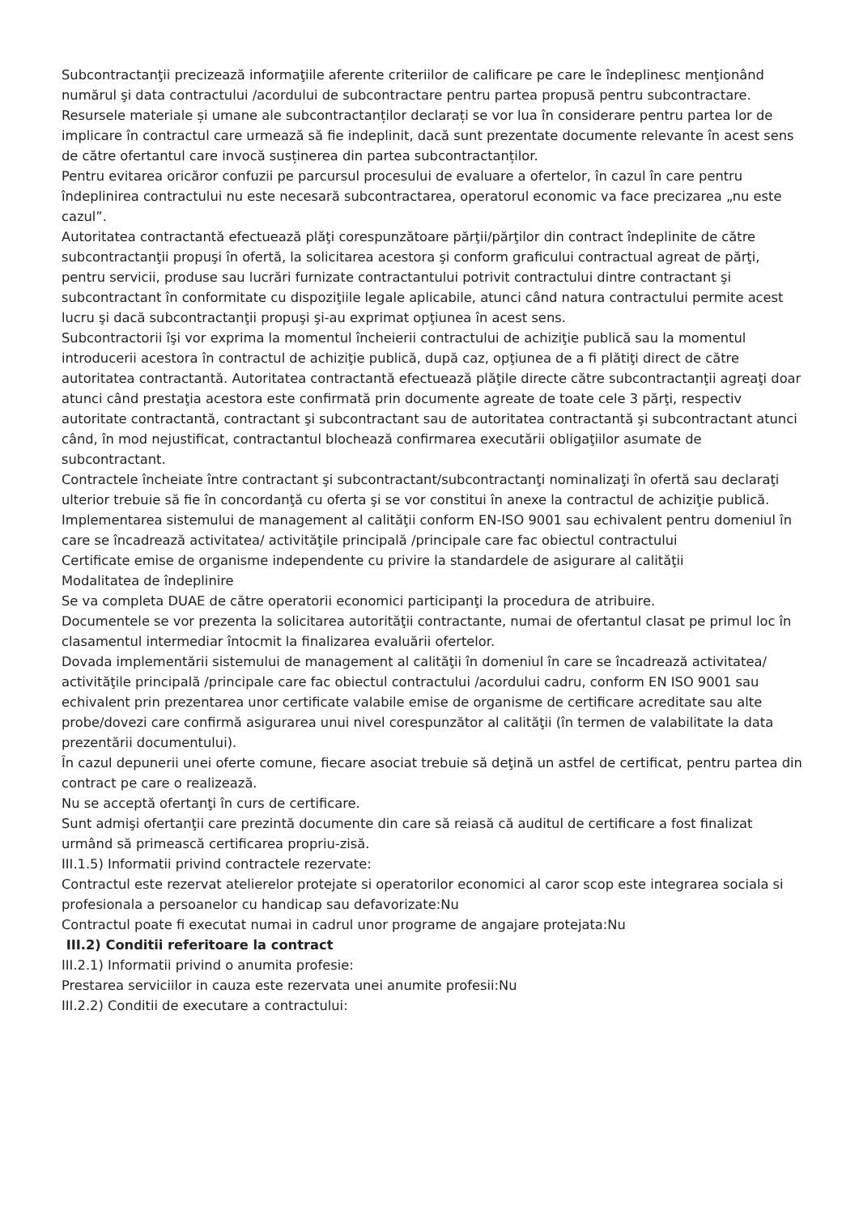Subcontractanţii precizează informaţiile aferente criteriilor de calificare pe care le îndeplinesc menţionând numărul şi data contractului /acordului de subcontractare pentru partea propusă pentru subcontractare.
Resursele materiale și umane ale subcontractanților declarați se vor lua în considerare pentru partea lor de implicare în contractul care urmează să fie indeplinit, dacă sunt prezentate documente relevante în acest sens de către ofertantul care invocă susținerea din partea subcontractanților.
Pentru evitarea oricăror confuzii pe parcursul procesului de evaluare a ofertelor, în cazul în care pentru îndeplinirea contractului nu este necesară subcontractarea, operatorul economic va face precizarea „nu este cazul”.
Autoritatea contractantă efectuează plăţi corespunzătoare părţii/părţilor din contract îndeplinite de către subcontractanţii propuşi în ofertă, la solicitarea acestora şi conform graficului contractual agreat de părţi, pentru servicii, produse sau lucrări furnizate contractantului potrivit contractului dintre contractant şi subcontractant în conformitate cu dispoziţiile legale aplicabile, atunci când natura contractului permite acest lucru şi dacă subcontractanţii propuşi şi-au exprimat opţiunea în acest sens.
Subcontractorii îşi vor exprima la momentul încheierii contractului de achiziţie publică sau la momentul introducerii acestora în contractul de achiziţie publică, după caz, opţiunea de a fi plătiţi direct de către autoritatea contractantă. Autoritatea contractantă efectuează plăţile directe către subcontractanţii agreaţi doar atunci când prestaţia acestora este confirmată prin documente agreate de toate cele 3 părţi, respectiv autoritate contractantă, contractant şi subcontractant sau de autoritatea contractantă şi subcontractant atunci când, în mod nejustificat, contractantul blochează confirmarea executării obligaţiilor asumate de subcontractant.
Contractele încheiate între contractant şi subcontractant/subcontractanţi nominalizaţi în ofertă sau declaraţi ulterior trebuie să fie în concordanţă cu oferta şi se vor constitui în anexe la contractul de achiziţie publică.
Implementarea sistemului de management al calităţii conform EN-ISO 9001 sau echivalent pentru domeniul în care se încadrează activitatea/ activităţile principală /principale care fac obiectul contractului
Certificate emise de organisme independente cu privire la standardele de asigurare al calităţii
Modalitatea de îndeplinire
Se va completa DUAE de către operatorii economici participanţi la procedura de atribuire.
Documentele se vor prezenta la solicitarea autorităţii contractante, numai de ofertantul clasat pe primul loc în clasamentul intermediar întocmit la finalizarea evaluării ofertelor.
Dovada implementării sistemului de management al calităţii în domeniul în care se încadrează activitatea/ activităţile principală /principale care fac obiectul contractului /acordului cadru, conform EN ISO 9001 sau echivalent prin prezentarea unor certificate valabile emise de organisme de certificare acreditate sau alte probe/dovezi care confirmă asigurarea unui nivel corespunzător al calităţii (în termen de valabilitate la data prezentării documentului).
În cazul depunerii unei oferte comune, fiecare asociat trebuie să deţină un astfel de certificat, pentru partea din contract pe care o realizează.
Nu se acceptă ofertanţi în curs de certificare.
Sunt admişi ofertanţii care prezintă documente din care să reiasă că auditul de certificare a fost finalizat urmând să primească certificarea propriu-zisă.
III.1.5) Informatii privind contractele rezervate:
Contractul este rezervat atelierelor protejate si operatorilor economici al caror scop este integrarea sociala si profesionala a persoanelor cu handicap sau defavorizate:Nu
Contractul poate fi executat numai in cadrul unor programe de angajare protejata:Nu
III.2) Conditii referitoare la contract
III.2.1) Informatii privind o anumita profesie:
Prestarea serviciilor in cauza este rezervata unei anumite profesii:Nu
III.2.2) Conditii de executare a contractului: